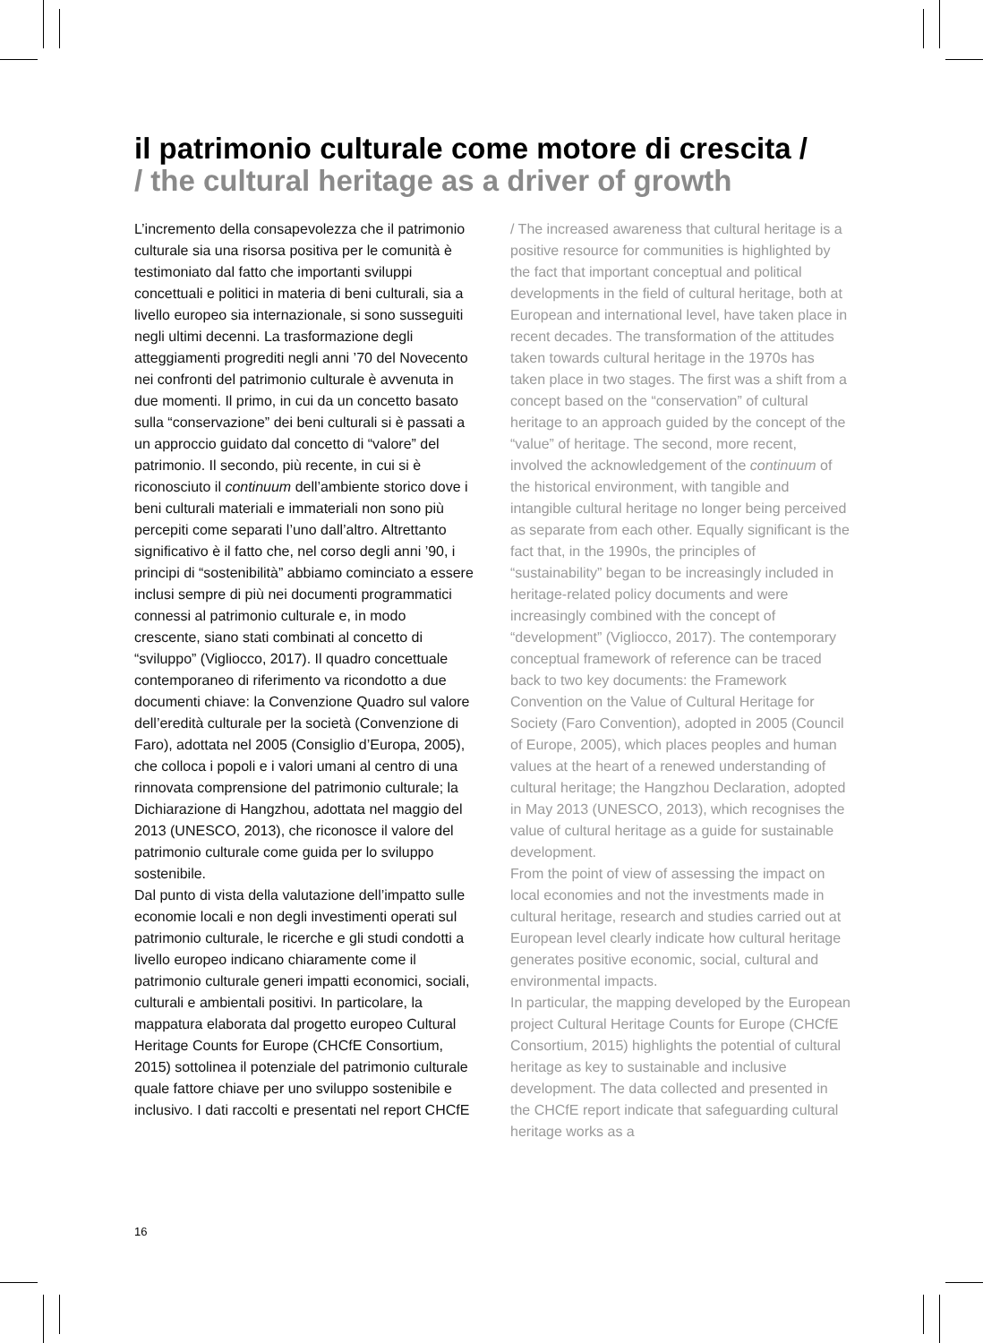il patrimonio culturale come motore di crescita /
/ the cultural heritage as a driver of growth
L’incremento della consapevolezza che il patrimonio culturale sia una risorsa positiva per le comunità è testimoniato dal fatto che importanti sviluppi concettuali e politici in materia di beni culturali, sia a livello europeo sia internazionale, si sono susseguiti negli ultimi decenni. La trasformazione degli atteggiamenti progrediti negli anni ’70 del Novecento nei confronti del patrimonio culturale è avvenuta in due momenti. Il primo, in cui da un concetto basato sulla “conservazione” dei beni culturali si è passati a un approccio guidato dal concetto di “valore” del patrimonio. Il secondo, più recente, in cui si è riconosciuto il continuum dell’ambiente storico dove i beni culturali materiali e immateriali non sono più percepiti come separati l’uno dall’altro. Altrettanto significativo è il fatto che, nel corso degli anni ’90, i principi di “sostenibilità” abbiamo cominciato a essere inclusi sempre di più nei documenti programmatici connessi al patrimonio culturale e, in modo crescente, siano stati combinati al concetto di “sviluppo” (Vigliocco, 2017). Il quadro concettuale contemporaneo di riferimento va ricondotto a due documenti chiave: la Convenzione Quadro sul valore dell’eredità culturale per la società (Convenzione di Faro), adottata nel 2005 (Consiglio d’Europa, 2005), che colloca i popoli e i valori umani al centro di una rinnovata comprensione del patrimonio culturale; la Dichiarazione di Hangzhou, adottata nel maggio del 2013 (UNESCO, 2013), che riconosce il valore del patrimonio culturale come guida per lo sviluppo sostenibile.
Dal punto di vista della valutazione dell’impatto sulle economie locali e non degli investimenti operati sul patrimonio culturale, le ricerche e gli studi condotti a livello europeo indicano chiaramente come il patrimonio culturale generi impatti economici, sociali, culturali e ambientali positivi. In particolare, la mappatura elaborata dal progetto europeo Cultural Heritage Counts for Europe (CHCfE Consortium, 2015) sottolinea il potenziale del patrimonio culturale quale fattore chiave per uno sviluppo sostenibile e inclusivo. I dati raccolti e presentati nel report CHCfE
/ The increased awareness that cultural heritage is a positive resource for communities is highlighted by the fact that important conceptual and political developments in the field of cultural heritage, both at European and international level, have taken place in recent decades. The transformation of the attitudes taken towards cultural heritage in the 1970s has taken place in two stages. The first was a shift from a concept based on the “conservation” of cultural heritage to an approach guided by the concept of the “value” of heritage. The second, more recent, involved the acknowledgement of the continuum of the historical environment, with tangible and intangible cultural heritage no longer being perceived as separate from each other. Equally significant is the fact that, in the 1990s, the principles of “sustainability” began to be increasingly included in heritage-related policy documents and were increasingly combined with the concept of “development” (Vigliocco, 2017). The contemporary conceptual framework of reference can be traced back to two key documents: the Framework Convention on the Value of Cultural Heritage for Society (Faro Convention), adopted in 2005 (Council of Europe, 2005), which places peoples and human values at the heart of a renewed understanding of cultural heritage; the Hangzhou Declaration, adopted in May 2013 (UNESCO, 2013), which recognises the value of cultural heritage as a guide for sustainable development.
From the point of view of assessing the impact on local economies and not the investments made in cultural heritage, research and studies carried out at European level clearly indicate how cultural heritage generates positive economic, social, cultural and environmental impacts.
In particular, the mapping developed by the European project Cultural Heritage Counts for Europe (CHCfE Consortium, 2015) highlights the potential of cultural heritage as key to sustainable and inclusive development. The data collected and presented in the CHCfE report indicate that safeguarding cultural heritage works as a
16